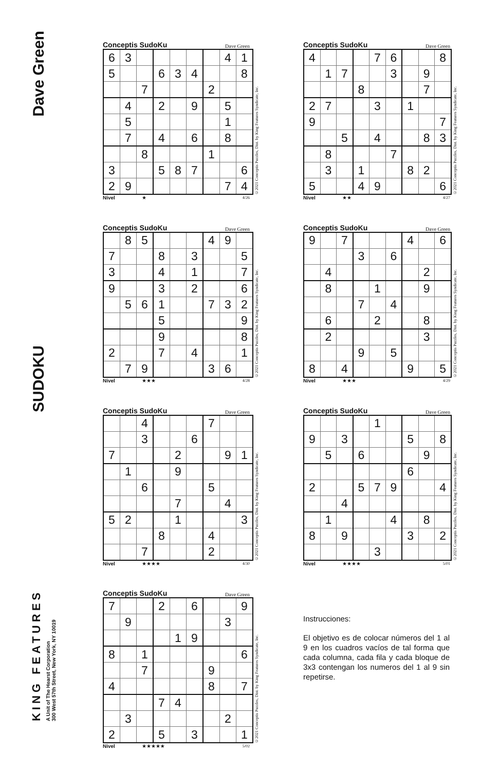Dave Green
SUDOKU
KING FEATURES
A Unit of The Hearst Corporation
300 West 57th Street, New York, NY 10019
Conceptis SudoKu Dave Green
| 6 | 3 | | | | | | 4 | 1 |
| 5 | | | 6 | 3 | 4 | | | 8 |
| | | 7 | | | | 2 | | |
| | 4 | | 2 | | 9 | | 5 | |
| | 5 | | | | | | 1 | |
| | 7 | | 4 | | 6 | | 8 | |
| | | 8 | | | | 1 | | |
| 3 | | | 5 | 8 | 7 | | | 6 |
| 2 | 9 | | | | | | 7 | 4 |
©2021 Conceptis Puzzles, Dist. by King Features Syndicate, Inc.
Nivel ★ 4/26
Conceptis SudoKu Dave Green
| 4 | | | | 7 | 6 | | | 8 |
| | 1 | 7 | | | 3 | | 9 | |
| | | | 8 | | | | 7 | |
| 2 | 7 | | | 3 | | 1 | | |
| 9 | | | | | | | | 7 |
| | | 5 | | 4 | | | 8 | 3 |
| | 8 | | | | 7 | | | |
| | 3 | | 1 | | | 8 | 2 | |
| 5 | | | 4 | 9 | | | | 6 |
©2021 Conceptis Puzzles, Dist. by King Features Syndicate, Inc.
Nivel ★★ 4/27
Conceptis SudoKu Dave Green
| | 8 | 5 | | | | 4 | 9 | |
| 7 | | | 8 | | 3 | | | 5 |
| 3 | | | 4 | | 1 | | | 7 |
| 9 | | | 3 | | 2 | | | 6 |
| | 5 | 6 | 1 | | | 7 | 3 | 2 |
| | | | 5 | | | | | 9 |
| | | | 9 | | | | | 8 |
| 2 | | | 7 | | 4 | | | 1 |
| | 7 | 9 | | | | 3 | 6 | |
©2021 Conceptis Puzzles, Dist. by King Features Syndicate, Inc.
Nivel ★★★ 4/28
Conceptis SudoKu Dave Green
| 9 | | 7 | | | | 4 | | 6 |
| | | | 3 | | 6 | | | |
| | 4 | | | | | | 2 | |
| | 8 | | | 1 | | | 9 | |
| | | | 7 | | 4 | | | |
| | 6 | | | 2 | | | 8 | |
| | 2 | | | | | | 3 | |
| | | | 9 | | 5 | | | |
| 8 | | 4 | | | | 9 | | 5 |
©2021 Conceptis Puzzles, Dist. by King Features Syndicate, Inc.
Nivel ★★★ 4/29
Conceptis SudoKu Dave Green
| | | 4 | | | | 7 | | |
| | | 3 | | | 6 | | | |
| 7 | | | | 2 | | | 9 | 1 |
| | 1 | | | 9 | | | | |
| | | 6 | | | | 5 | | |
| | | | | 7 | | | 4 | |
| 5 | 2 | | | 1 | | | | 3 |
| | | | 8 | | | 4 | | |
| | | 7 | | | | 2 | | |
©2021 Conceptis Puzzles, Dist. by King Features Syndicate, Inc.
Nivel ★★★★ 4/30
Conceptis SudoKu Dave Green
| | | | | 1 | | | | |
| 9 | | 3 | | | | 5 | | 8 |
| | 5 | | 6 | | | | 9 | |
| | | | | | | 6 | | |
| 2 | | | 5 | 7 | 9 | | | 4 |
| | | 4 | | | | | | |
| | 1 | | | | 4 | | 8 | |
| 8 | | 9 | | | | 3 | | 2 |
| | | | | 3 | | | | |
©2021 Conceptis Puzzles, Dist. by King Features Syndicate, Inc.
Nivel ★★★★ 5/01
Conceptis SudoKu Dave Green
| 7 | | | 2 | | 6 | | | 9 |
| | 9 | | | | | | 3 | |
| | | | | 1 | 9 | | | |
| 8 | | 1 | | | | | | 6 |
| | | 7 | | | | 9 | | |
| 4 | | | | | | 8 | | 7 |
| | | | 7 | 4 | | | | |
| | 3 | | | | | | 2 | |
| 2 | | | 5 | | 3 | | | 1 |
©2021 Conceptis Puzzles, Dist. by King Features Syndicate, Inc.
Nivel ★★★★★ 5/02
Instrucciones:
El objetivo es de colocar números del 1 al 9 en los cuadros vacíos de tal forma que cada columna, cada fila y cada bloque de 3x3 contengan los numeros del 1 al 9 sin repetirse.